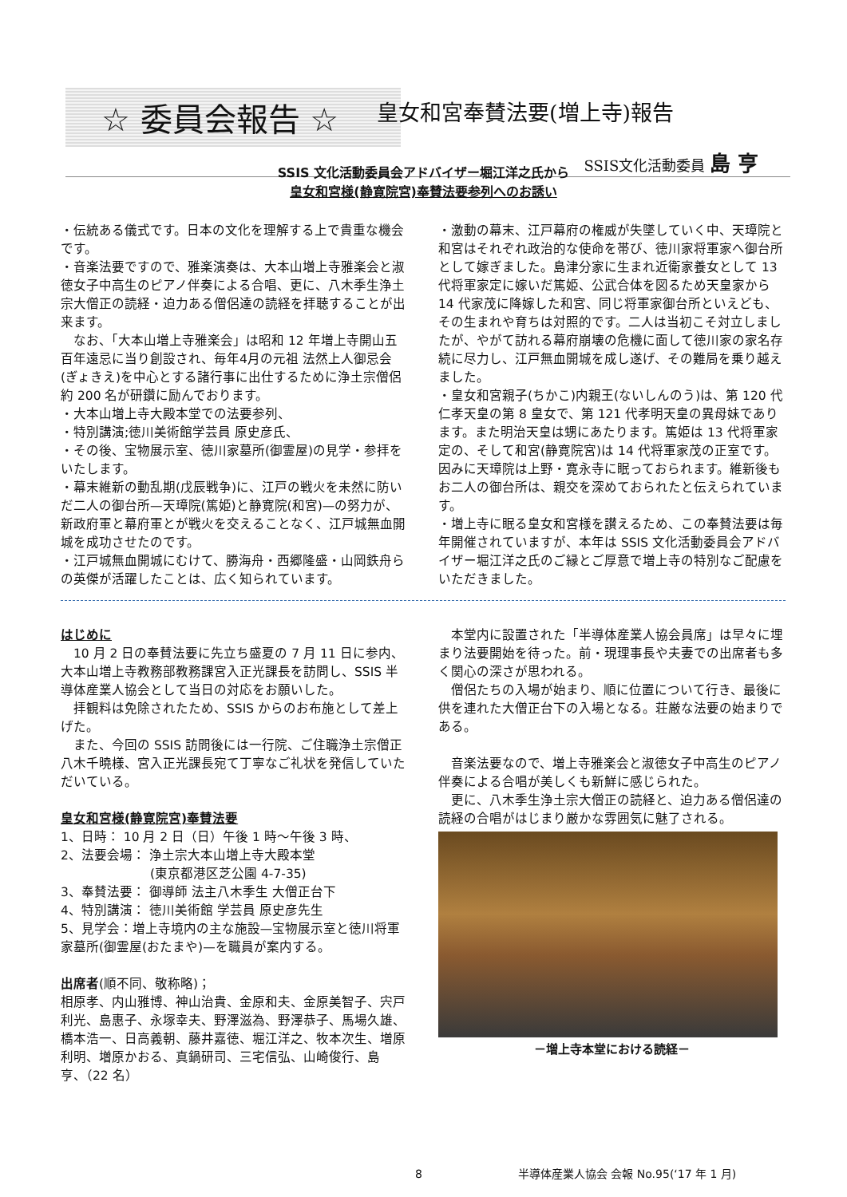☆ 委員会報告 ☆
皇女和宮奉賛法要(増上寺)報告
SSIS文化活動委員 島 亨
SSIS 文化活動委員会アドバイザー堀江洋之氏から
皇女和宮様(静寛院宮)奉賛法要参列へのお誘い
・伝統ある儀式です。日本の文化を理解する上で貴重な機会です。
・音楽法要ですので、雅楽演奏は、大本山増上寺雅楽会と淑徳女子中高生のピアノ伴奏による合唱、更に、八木季生浄土宗大僧正の読経・迫力ある僧侶達の読経を拝聴することが出来ます。
　なお、「大本山増上寺雅楽会」は昭和 12 年増上寺開山五百年遠忌に当り創設され、毎年4月の元祖 法然上人御忌会(ぎょきえ)を中心とする諸行事に出仕するために浄土宗僧侶約 200 名が研鑽に励んでおります。
・大本山増上寺大殿本堂での法要参列、
・特別講演;徳川美術館学芸員 原史彦氏、
・その後、宝物展示室、徳川家墓所(御霊屋)の見学・参拝をいたします。
・幕末維新の動乱期(戊辰戦争)に、江戸の戦火を未然に防いだ二人の御台所—天璋院(篤姫)と静寛院(和宮)—の努力が、新政府軍と幕府軍とが戦火を交えることなく、江戸城無血開城を成功させたのです。
・江戸城無血開城にむけて、勝海舟・西郷隆盛・山岡鉄舟らの英傑が活躍したことは、広く知られています。
・激動の幕末、江戸幕府の権威が失墜していく中、天璋院と和宮はそれぞれ政治的な使命を帯び、徳川家将軍家へ御台所として嫁ぎました。島津分家に生まれ近衛家養女として 13 代将軍家定に嫁いだ篤姫、公武合体を図るため天皇家から 14 代家茂に降嫁した和宮、同じ将軍家御台所といえども、その生まれや育ちは対照的です。二人は当初こそ対立しましたが、やがて訪れる幕府崩壊の危機に面して徳川家の家名存続に尽力し、江戸無血開城を成し遂げ、その難局を乗り越えました。
・皇女和宮親子(ちかこ)内親王(ないしんのう)は、第 120 代仁孝天皇の第 8 皇女で、第 121 代孝明天皇の異母妹であります。また明治天皇は甥にあたります。篤姫は 13 代将軍家定の、そして和宮(静寛院宮)は 14 代将軍家茂の正室です。因みに天璋院は上野・寛永寺に眠っておられます。維新後もお二人の御台所は、親交を深めておられたと伝えられています。
・増上寺に眠る皇女和宮様を讃えるため、この奉賛法要は毎年開催されていますが、本年は SSIS 文化活動委員会アドバイザー堀江洋之氏のご縁とご厚意で増上寺の特別なご配慮をいただきました。
はじめに
　10 月 2 日の奉賛法要に先立ち盛夏の 7 月 11 日に参内、大本山増上寺教務部教務課宮入正光課長を訪問し、SSIS 半導体産業人協会として当日の対応をお願いした。
　拝観料は免除されたため、SSIS からのお布施として差上げた。
　また、今回の SSIS 訪問後には一行院、ご住職浄土宗僧正八木千曉様、宮入正光課長宛て丁寧なご礼状を発信していただいている。
皇女和宮様(静寛院宮)奉賛法要
1、日時： 10 月 2 日（日）午後 1 時～午後 3 時、
2、法要会場： 浄土宗大本山増上寺大殿本堂
　　　　　　　(東京都港区芝公園 4-7-35)
3、奉賛法要： 御導師 法主八木季生 大僧正台下
4、特別講演： 徳川美術館 学芸員 原史彦先生
5、見学会：増上寺境内の主な施設—宝物展示室と徳川将軍家墓所(御霊屋(おたまや)—を職員が案内する。
出席者(順不同、敬称略)；
相原孝、内山雅博、神山治貴、金原和夫、金原美智子、宍戸利光、島惠子、永塚幸夫、野澤滋為、野澤恭子、馬場久雄、橋本浩一、日高義朝、藤井嘉徳、堀江洋之、牧本次生、増原利明、増原かおる、真鍋研司、三宅信弘、山崎俊行、島 亨、（22 名）
　本堂内に設置された「半導体産業人協会員席」は早々に埋まり法要開始を待った。前・現理事長や夫妻での出席者も多く関心の深さが思われる。
　僧侶たちの入場が始まり、順に位置について行き、最後に供を連れた大僧正台下の入場となる。荘厳な法要の始まりである。
　音楽法要なので、増上寺雅楽会と淑徳女子中高生のピアノ伴奏による合唱が美しくも新鮮に感じられた。
　更に、八木季生浄土宗大僧正の読経と、迫力ある僧侶達の読経の合唱がはじまり厳かな雰囲気に魅了される。
－増上寺本堂における読経－
8 半導体産業人協会 会報 No.95(‘17 年 1 月)